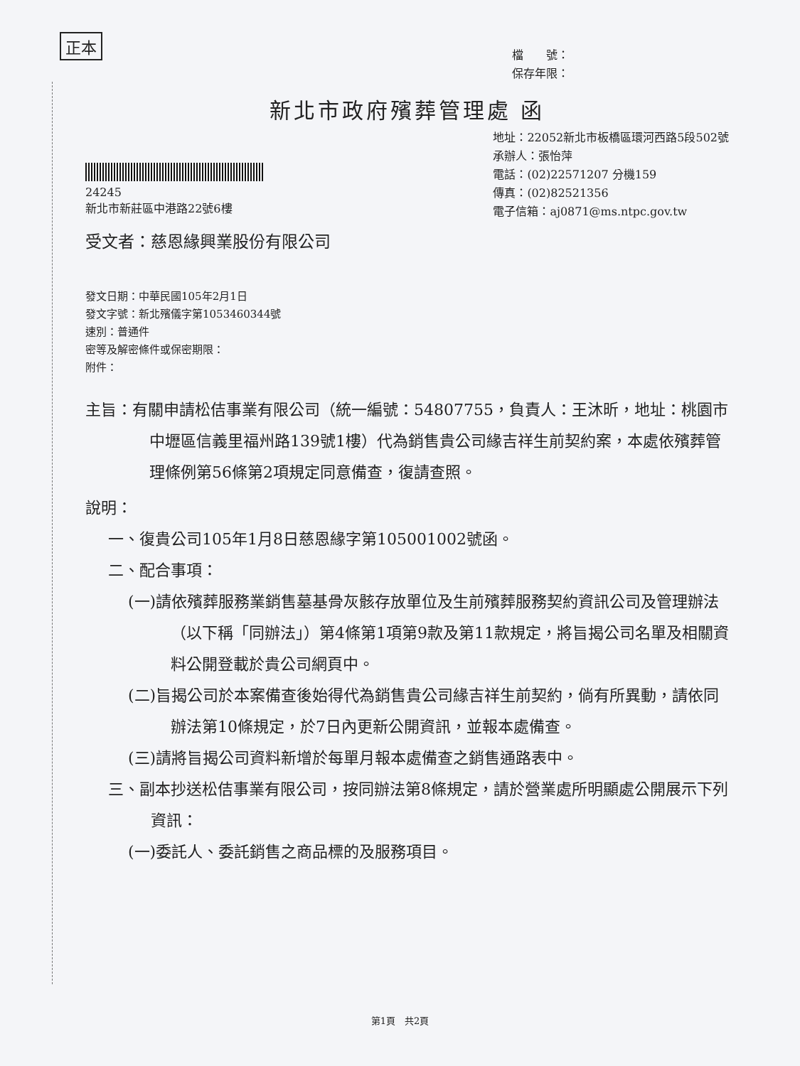正本
檔　　號：
保存年限：
新北市政府殯葬管理處 函
24245
新北市新莊區中港路22號6樓
地址：22052新北市板橋區環河西路5段502號
承辦人：張怡萍
電話：(02)22571207 分機159
傳真：(02)82521356
電子信箱：aj0871@ms.ntpc.gov.tw
受文者：慈恩緣興業股份有限公司
發文日期：中華民國105年2月1日
發文字號：新北殯儀字第1053460344號
速別：普通件
密等及解密條件或保密期限：
附件：
主旨：有關申請松佶事業有限公司（統一編號：54807755，負責人：王沐昕，地址：桃園市中壢區信義里福州路139號1樓）代為銷售貴公司緣吉祥生前契約案，本處依殯葬管理條例第56條第2項規定同意備查，復請查照。
說明：
一、復貴公司105年1月8日慈恩緣字第105001002號函。
二、配合事項：
(一)請依殯葬服務業銷售墓基骨灰骸存放單位及生前殯葬服務契約資訊公司及管理辦法（以下稱「同辦法」）第4條第1項第9款及第11款規定，將旨揭公司名單及相關資料公開登載於貴公司網頁中。
(二)旨揭公司於本案備查後始得代為銷售貴公司緣吉祥生前契約，倘有所異動，請依同辦法第10條規定，於7日內更新公開資訊，並報本處備查。
(三)請將旨揭公司資料新增於每單月報本處備查之銷售通路表中。
三、副本抄送松佶事業有限公司，按同辦法第8條規定，請於營業處所明顯處公開展示下列資訊：
(一)委託人、委託銷售之商品標的及服務項目。
第1頁　共2頁